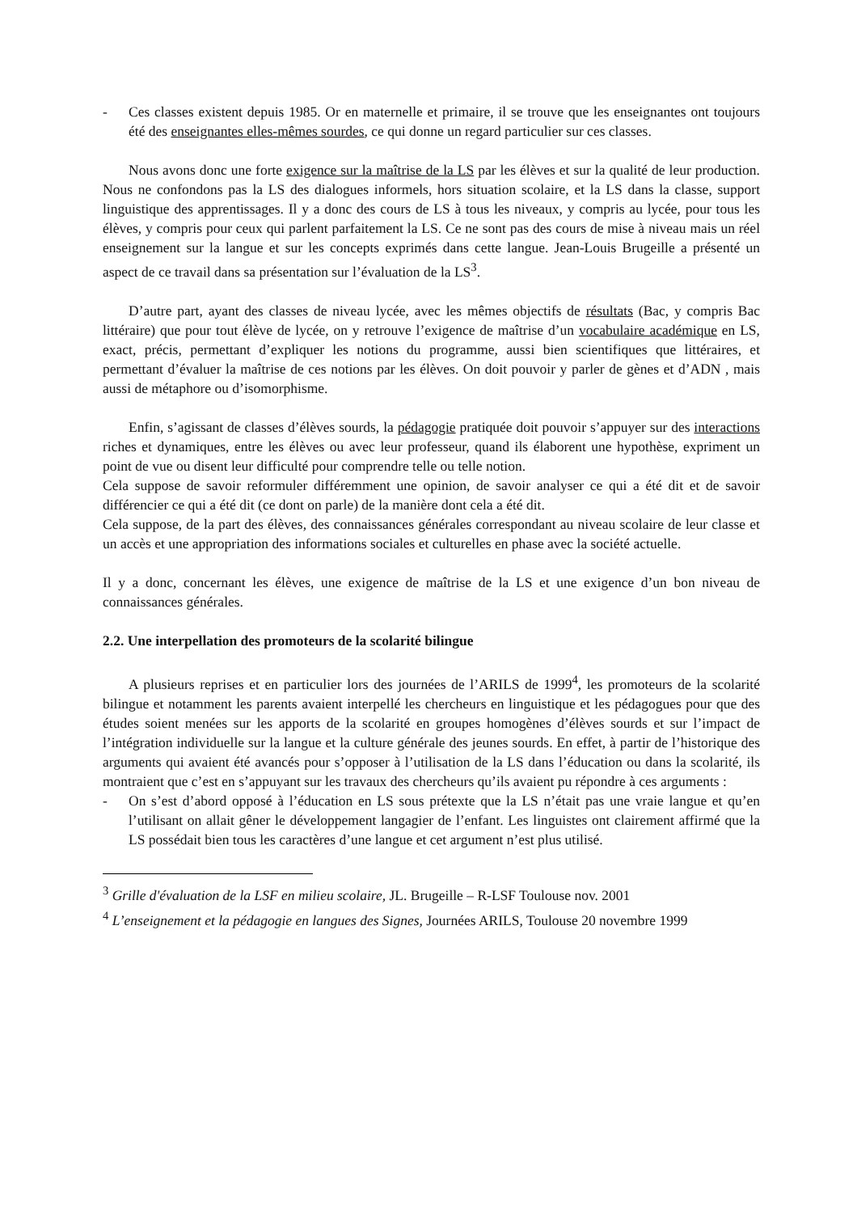- Ces classes existent depuis 1985. Or en maternelle et primaire, il se trouve que les enseignantes ont toujours été des enseignantes elles-mêmes sourdes, ce qui donne un regard particulier sur ces classes.
Nous avons donc une forte exigence sur la maîtrise de la LS par les élèves et sur la qualité de leur production. Nous ne confondons pas la LS des dialogues informels, hors situation scolaire, et la LS dans la classe, support linguistique des apprentissages. Il y a donc des cours de LS à tous les niveaux, y compris au lycée, pour tous les élèves, y compris pour ceux qui parlent parfaitement la LS. Ce ne sont pas des cours de mise à niveau mais un réel enseignement sur la langue et sur les concepts exprimés dans cette langue. Jean-Louis Brugeille a présenté un aspect de ce travail dans sa présentation sur l’évaluation de la LS<sup>3</sup>.
D’autre part, ayant des classes de niveau lycée, avec les mêmes objectifs de résultats (Bac, y compris Bac littéraire) que pour tout élève de lycée, on y retrouve l’exigence de maîtrise d’un vocabulaire académique en LS, exact, précis, permettant d’expliquer les notions du programme, aussi bien scientifiques que littéraires, et permettant d’évaluer la maîtrise de ces notions par les élèves. On doit pouvoir y parler de gènes et d’ADN , mais aussi de métaphore ou d’isomorphisme.
Enfin, s’agissant de classes d’élèves sourds, la pédagogie pratiquée doit pouvoir s’appuyer sur des interactions riches et dynamiques, entre les élèves ou avec leur professeur, quand ils élaborent une hypothèse, expriment un point de vue ou disent leur difficulté pour comprendre telle ou telle notion.
Cela suppose de savoir reformuler différemment une opinion, de savoir analyser ce qui a été dit et de savoir différencier ce qui a été dit (ce dont on parle) de la manière dont cela a été dit.
Cela suppose, de la part des élèves, des connaissances générales correspondant au niveau scolaire de leur classe et un accès et une appropriation des informations sociales et culturelles en phase avec la société actuelle.
Il y a donc, concernant les élèves, une exigence de maîtrise de la LS et une exigence d’un bon niveau de connaissances générales.
2.2. Une interpellation des promoteurs de la scolarité bilingue
A plusieurs reprises et en particulier lors des journées de l’ARILS de 1999<sup>4</sup>, les promoteurs de la scolarité bilingue et notamment les parents avaient interpellé les chercheurs en linguistique et les pédagogues pour que des études soient menées sur les apports de la scolarité en groupes homogènes d’élèves sourds et sur l’impact de l’intégration individuelle sur la langue et la culture générale des jeunes sourds. En effet, à partir de l’historique des arguments qui avaient été avancés pour s’opposer à l’utilisation de la LS dans l’éducation ou dans la scolarité, ils montraient que c’est en s’appuyant sur les travaux des chercheurs qu’ils avaient pu répondre à ces arguments :
- On s’est d’abord opposé à l’éducation en LS sous prétexte que la LS n’était pas une vraie langue et qu’en l’utilisant on allait gêner le développement langagier de l’enfant. Les linguistes ont clairement affirmé que la LS possédait bien tous les caractères d’une langue et cet argument n’est plus utilisé.
<sup>3</sup> Grille d'évaluation de la LSF en milieu scolaire, JL. Brugeille – R-LSF Toulouse nov. 2001
<sup>4</sup> L’enseignement et la pédagogie en langues des Signes, Journées ARILS, Toulouse 20 novembre 1999